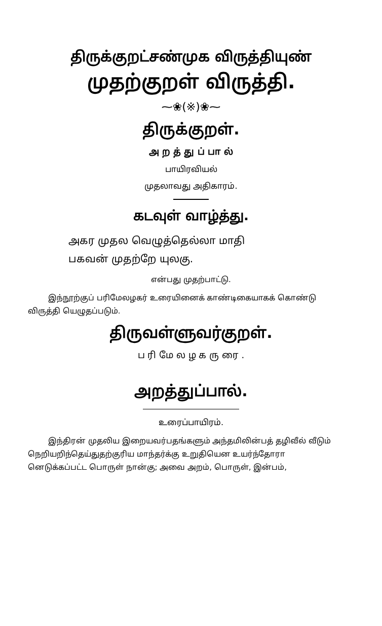திருக்குறட்சண்முக விருத்தியுண்
முதற்குறள் விருத்தி.
⁓❀(※)❀⁓
திருக்குறள்.
அ ற த் து ப் பா ல்
பாயிரவியல்
முதலாவது அதிகாரம்.
கடவுள் வாழ்த்து.
அகர முதல வெழுத்தெல்லா மாதி
பகவன் முதற்றே யுலகு.
என்பது முதற்பாட்டு.
இந்நூற்குப் பரிமேலழகர் உரையினைக் காண்டிகையாகக் கொண்டு விருத்தி யெழுதப்படும்.
திருவள்ளுவர்குறள்.
ப ரி மே ல ழ க ரு ரை .
அறத்துப்பால்.
உரைப்பாயிரம்.
இந்திரன் முதலிய இறையவர்பதங்களும் அந்தமிலின்பத் தழிவீல் வீடும் நெறியறிந்தெய்துதற்குரிய மாந்தர்க்கு உறுதியென உயர்ந்தோரா னெடுக்கப்பட்ட பொருள் நான்கு; அவை அறம், பொருள், இன்பம்,